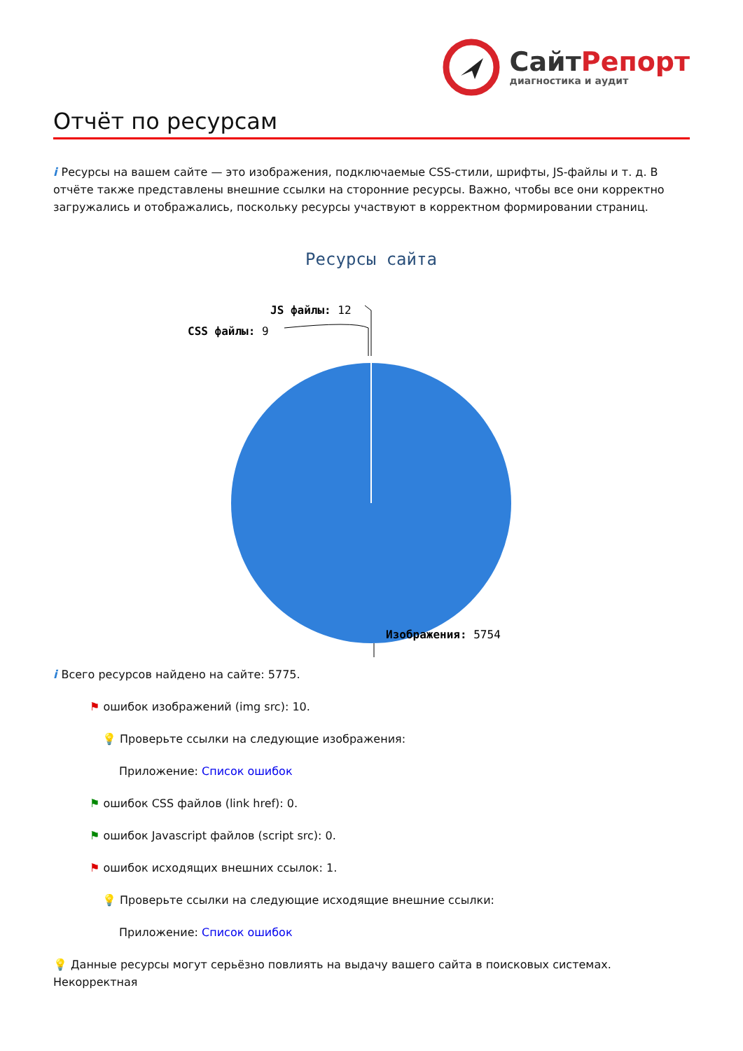СайтРепорт
диагностика и аудит
Отчёт по ресурсам
i Ресурсы на вашем сайте — это изображения, подключаемые CSS-стили, шрифты, JS-файлы и т. д. В отчёте также представлены внешние ссылки на сторонние ресурсы. Важно, чтобы все они корректно загружались и отображались, поскольку ресурсы участвуют в корректном формировании страниц.
Ресурсы сайта
JS файлы: 12
CSS файлы: 9
Изображения: 5754
i Всего ресурсов найдено на сайте: 5775.
⚑ ошибок изображений (img src): 10.
💡 Проверьте ссылки на следующие изображения:
Приложение: Список ошибок
⚑ ошибок CSS файлов (link href): 0.
⚑ ошибок Javascript файлов (script src): 0.
⚑ ошибок исходящих внешних ссылок: 1.
💡 Проверьте ссылки на следующие исходящие внешние ссылки:
Приложение: Список ошибок
💡 Данные ресурсы могут серьёзно повлиять на выдачу вашего сайта в поисковых системах. Некорректная